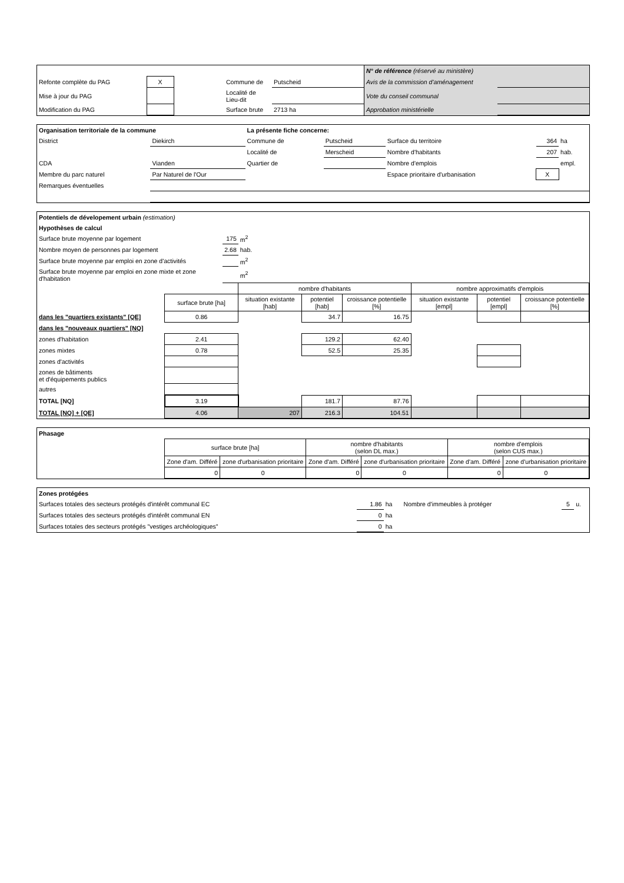| | | | | | N° de référence (réservé au ministère) | |
| Refonte complète du PAG | X | | Commune de | Putscheid | Avis de la commission d'aménagement | |
| Mise à jour du PAG | | | Localité de Lieu-dit | | Vote du conseil communal | |
| Modification du PAG | | | Surface brute | 2713 ha | Approbation ministérielle | |
| Organisation territoriale de la commune | | La présente fiche concerne: | | | | |
| District | Diekirch | Commune de | Putscheid | Surface du territoire | 364 | ha |
| | | Localité de | Merscheid | Nombre d'habitants | 207 | hab. |
| CDA | Vianden | Quartier de | | Nombre d'emplois | | empl. |
| Membre du parc naturel | Par Naturel de l'Our | | | Espace prioritaire d'urbanisation | X | |
| Remarques éventuelles | | | | | | |
| Potentiels de dévelopement urbain (estimation) | | | | | | | | |
| Hypothèses de calcul | | | | | | | | |
| Surface brute moyenne par logement | | 175 | m<sup>2</sup> | | | | | |
| Nombre moyen de personnes par logement | | 2.68 | hab. | | | | | |
| Surface brute moyenne par emploi en zone d'activités | | | m<sup>2</sup> | | | | | |
| Surface brute moyenne par emploi en zone mixte et zone d'habitation | | | m<sup>2</sup> | | | | | |
| | | | nombre d'habitants | | | nombre approximatifs d'emplois | | |
| | surface brute [ha] | | situation existante [hab] | potentiel [hab] | croissance potentielle [%] | situation existante [empl] | potentiel [empl] | croissance potentielle [%] |
| dans les "quartiers existants" [QE] | 0.86 | | | 34.7 | 16.75 | | | |
| dans les "nouveaux quartiers" [NQ] | | | | | | | | |
| zones d'habitation | 2.41 | | | 129.2 | 62.40 | | | |
| zones mixtes | 0.78 | | | 52.5 | 25.35 | | | |
| zones d'activités | | | | | | | | |
| zones de bâtiments et d'équipements publics | | | | | | | | |
| autres | | | | | | | | |
| TOTAL [NQ] | 3.19 | | | 181.7 | 87.76 | | | |
| TOTAL [NQ] + [QE] | 4.06 | | 207 | 216.3 | 104.51 | | | |
| Phasage | | | | | | |
| | surface brute [ha] | | nombre d'habitants (selon DL max.) | | nombre d'emplois (selon CUS max.) | |
| | Zone d'am. Différé | zone d'urbanisation prioritaire | Zone d'am. Différé | zone d'urbanisation prioritaire | Zone d'am. Différé | zone d'urbanisation prioritaire |
| | 0 | 0 | 0 | 0 | 0 | 0 |
| Zones protégées | | | | | |
| Surfaces totales des secteurs protégés d'intérêt communal EC | 1.86 | ha | Nombre d'immeubles à protéger | 5 | u. |
| Surfaces totales des secteurs protégés d'intérêt communal EN | 0 | ha | | | |
| Surfaces totales des secteurs protégés "vestiges archéologiques" | 0 | ha | | | |